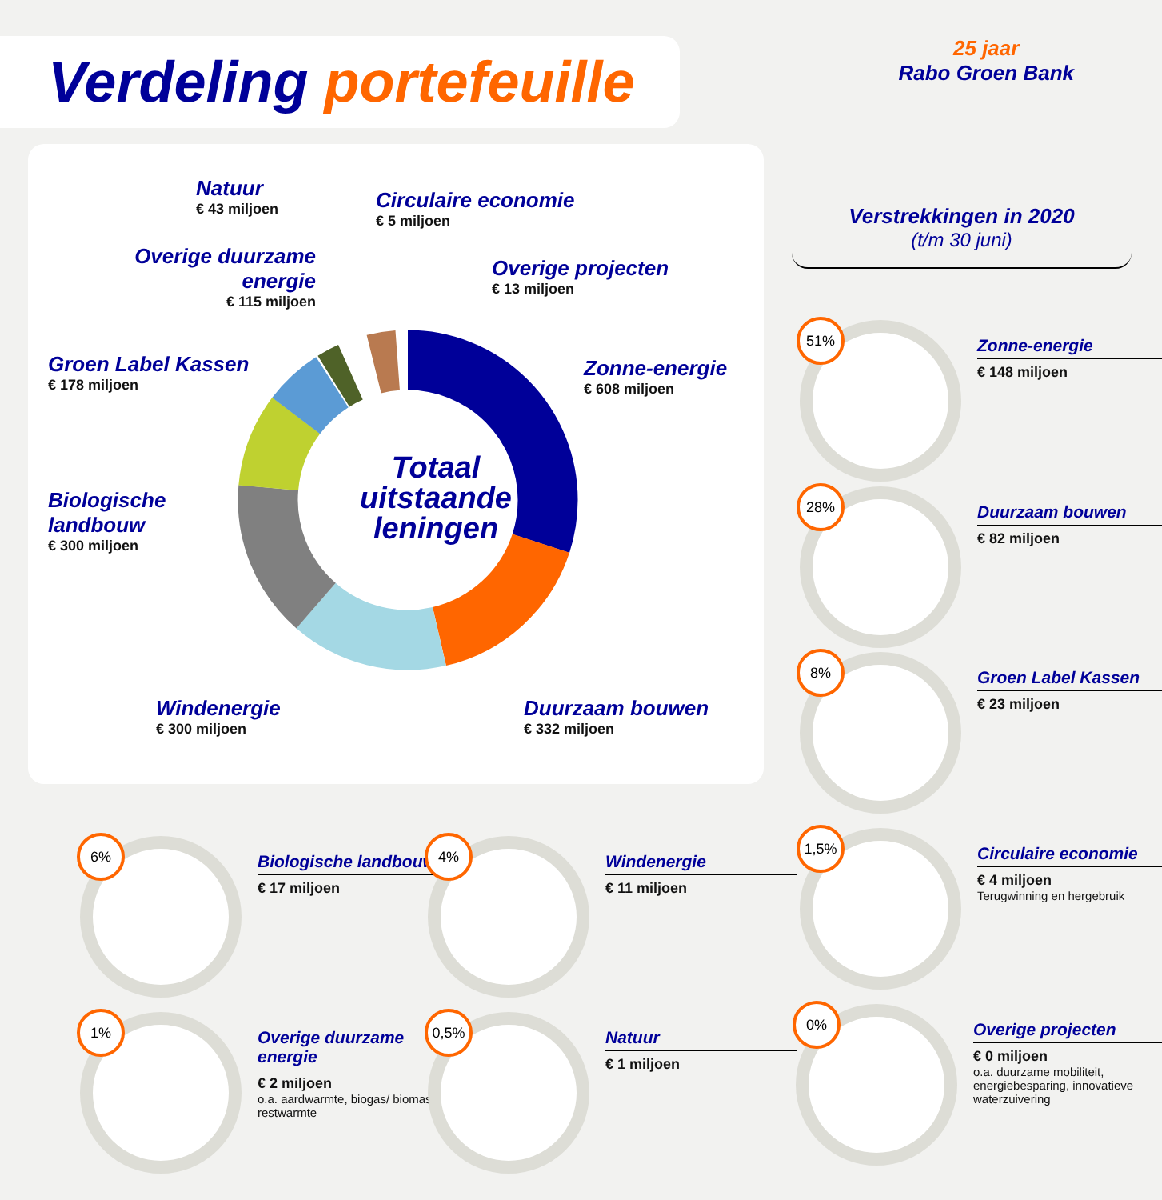Verdeling portefeuille
25 jaar
Rabo Groen Bank
Totaal uitstaande leningen
Natuur
€ 43 miljoen
Circulaire economie
€ 5 miljoen
Overige duurzame energie
€ 115 miljoen
Overige projecten
€ 13 miljoen
Groen Label Kassen
€ 178 miljoen
Zonne-energie
€ 608 miljoen
Biologische landbouw
€ 300 miljoen
Windenergie
€ 300 miljoen
Duurzaam bouwen
€ 332 miljoen
Verstrekkingen in 2020
(t/m 30 juni)
51%
Zonne-energie
€ 148 miljoen
28%
Duurzaam bouwen
€ 82 miljoen
8%
Groen Label Kassen
€ 23 miljoen
6%
Biologische landbouw
€ 17 miljoen
4%
Windenergie
€ 11 miljoen
1,5%
Circulaire economie
€ 4 miljoen
Terugwinning en hergebruik
1%
Overige duurzame energie
€ 2 miljoen
o.a. aardwarmte, biogas/ biomassa, restwarmte
0,5%
Natuur
€ 1 miljoen
0%
Overige projecten
€ 0 miljoen
o.a. duurzame mobiliteit, energiebesparing, innovatieve waterzuivering